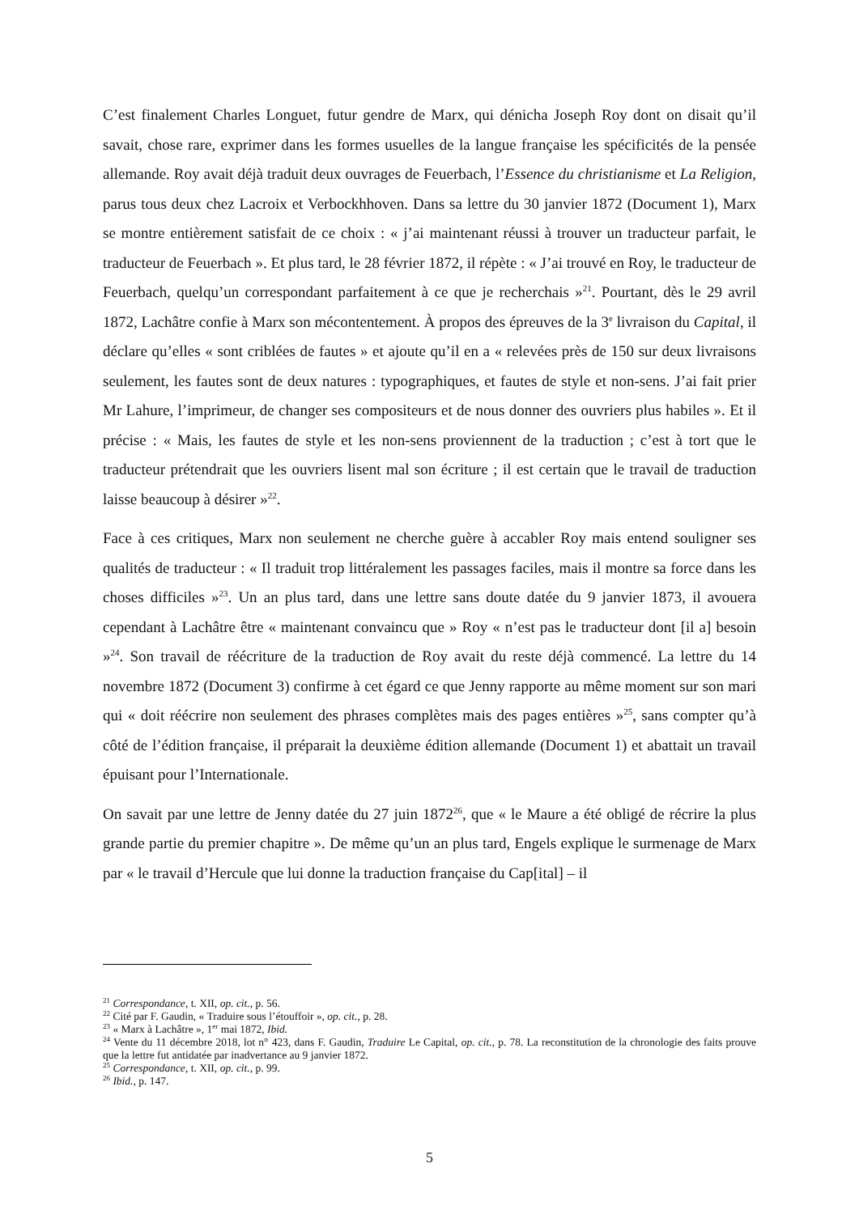C’est finalement Charles Longuet, futur gendre de Marx, qui dénicha Joseph Roy dont on disait qu’il savait, chose rare, exprimer dans les formes usuelles de la langue française les spécificités de la pensée allemande. Roy avait déjà traduit deux ouvrages de Feuerbach, l’Essence du christianisme et La Religion, parus tous deux chez Lacroix et Verbockhhoven. Dans sa lettre du 30 janvier 1872 (Document 1), Marx se montre entièrement satisfait de ce choix : « j’ai maintenant réussi à trouver un traducteur parfait, le traducteur de Feuerbach ». Et plus tard, le 28 février 1872, il répète : « J’ai trouvé en Roy, le traducteur de Feuerbach, quelqu’un correspondant parfaitement à ce que je recherchais »<sup>21</sup>. Pourtant, dès le 29 avril 1872, Lachâtre confie à Marx son mécontentement. À propos des épreuves de la 3<sup>e</sup> livraison du Capital, il déclare qu’elles « sont criblées de fautes » et ajoute qu’il en a « relevées près de 150 sur deux livraisons seulement, les fautes sont de deux natures : typographiques, et fautes de style et non-sens. J’ai fait prier Mr Lahure, l’imprimeur, de changer ses compositeurs et de nous donner des ouvriers plus habiles ». Et il précise : « Mais, les fautes de style et les non-sens proviennent de la traduction ; c’est à tort que le traducteur prétendrait que les ouvriers lisent mal son écriture ; il est certain que le travail de traduction laisse beaucoup à désirer »<sup>22</sup>.
Face à ces critiques, Marx non seulement ne cherche guère à accabler Roy mais entend souligner ses qualités de traducteur : « Il traduit trop littéralement les passages faciles, mais il montre sa force dans les choses difficiles »<sup>23</sup>. Un an plus tard, dans une lettre sans doute datée du 9 janvier 1873, il avouera cependant à Lachâtre être « maintenant convaincu que » Roy « n’est pas le traducteur dont [il a] besoin »<sup>24</sup>. Son travail de réécriture de la traduction de Roy avait du reste déjà commencé. La lettre du 14 novembre 1872 (Document 3) confirme à cet égard ce que Jenny rapporte au même moment sur son mari qui « doit réécrire non seulement des phrases complètes mais des pages entières »<sup>25</sup>, sans compter qu’à côté de l’édition française, il préparait la deuxième édition allemande (Document 1) et abattait un travail épuisant pour l’Internationale.
On savait par une lettre de Jenny datée du 27 juin 1872<sup>26</sup>, que « le Maure a été obligé de récrire la plus grande partie du premier chapitre ». De même qu’un an plus tard, Engels explique le surmenage de Marx par « le travail d’Hercule que lui donne la traduction française du Cap[ital] – il
<sup>21</sup> Correspondance, t. XII, op. cit., p. 56.
<sup>22</sup> Cité par F. Gaudin, « Traduire sous l’étouffoir », op. cit., p. 28.
<sup>23</sup> « Marx à Lachâtre », 1<sup>er</sup> mai 1872, Ibid.
<sup>24</sup> Vente du 11 décembre 2018, lot n° 423, dans F. Gaudin, Traduire Le Capital, op. cit., p. 78. La reconstitution de la chronologie des faits prouve que la lettre fut antidatée par inadvertance au 9 janvier 1872.
<sup>25</sup> Correspondance, t. XII, op. cit., p. 99.
<sup>26</sup> Ibid., p. 147.
5